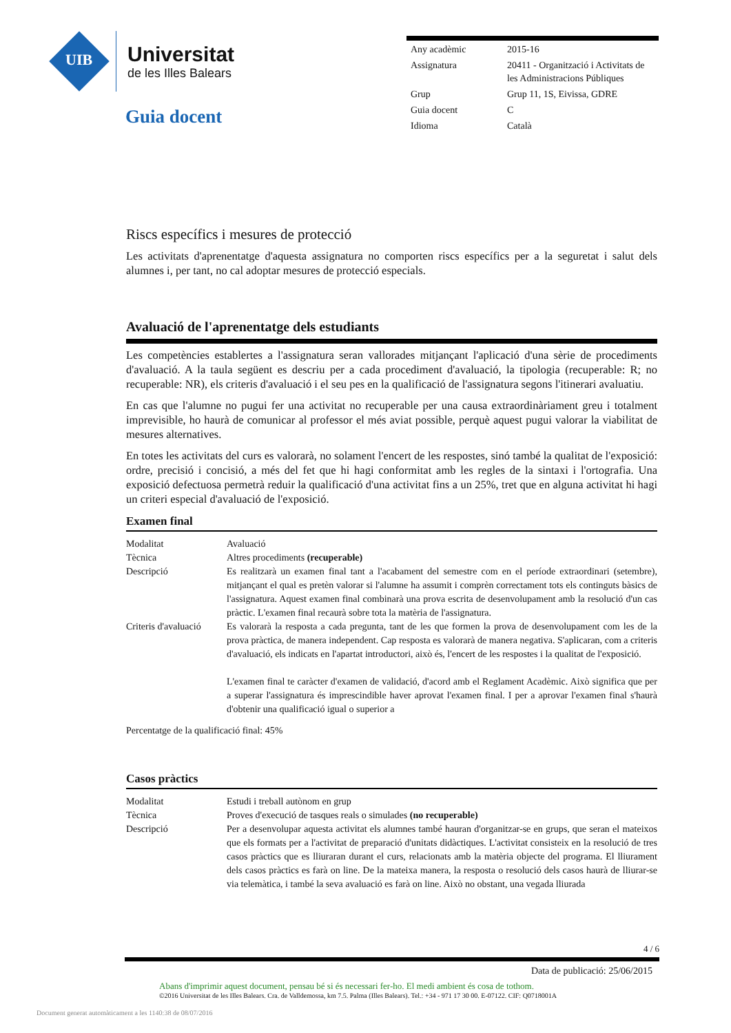UIB
Universitat
de les Illes Balears
Guia docent
| Any acadèmic | 2015-16 |
| Assignatura | 20411 - Organització i Activitats de les Administracions Públiques |
| Grup | Grup 11, 1S, Eivissa, GDRE |
| Guia docent | C |
| Idioma | Català |
Riscs específics i mesures de protecció
Les activitats d'aprenentatge d'aquesta assignatura no comporten riscs específics per a la seguretat i salut dels alumnes i, per tant, no cal adoptar mesures de protecció especials.
Avaluació de l'aprenentatge dels estudiants
Les competències establertes a l'assignatura seran vallorades mitjançant l'aplicació d'una sèrie de procediments d'avaluació. A la taula següent es descriu per a cada procediment d'avaluació, la tipologia (recuperable: R; no recuperable: NR), els criteris d'avaluació i el seu pes en la qualificació de l'assignatura segons l'itinerari avaluatiu.
En cas que l'alumne no pugui fer una activitat no recuperable per una causa extraordinàriament greu i totalment imprevisible, ho haurà de comunicar al professor el més aviat possible, perquè aquest pugui valorar la viabilitat de mesures alternatives.
En totes les activitats del curs es valorarà, no solament l'encert de les respostes, sinó també la qualitat de l'exposició: ordre, precisió i concisió, a més del fet que hi hagi conformitat amb les regles de la sintaxi i l'ortografia. Una exposició defectuosa permetrà reduir la qualificació d'una activitat fins a un 25%, tret que en alguna activitat hi hagi un criteri especial d'avaluació de l'exposició.
Examen final
| Modalitat | Avaluació |
| Tècnica | Altres procediments (recuperable) |
| Descripció | Es realitzarà un examen final tant a l'acabament del semestre com en el període extraordinari (setembre), mitjançant el qual es pretèn valorar si l'alumne ha assumit i comprèn correctament tots els continguts bàsics de l'assignatura. Aquest examen final combinarà una prova escrita de desenvolupament amb la resolució d'un cas pràctic. L'examen final recaurà sobre tota la matèria de l'assignatura. |
| Criteris d'avaluació | Es valorarà la resposta a cada pregunta, tant de les que formen la prova de desenvolupament com les de la prova pràctica, de manera independent. Cap resposta es valorarà de manera negativa. S'aplicaran, com a criteris d'avaluació, els indicats en l'apartat introductori, això és, l'encert de les respostes i la qualitat de l'exposició. L'examen final te caràcter d'examen de validació, d'acord amb el Reglament Acadèmic. Això significa que per a superar l'assignatura és imprescindible haver aprovat l'examen final. I per a aprovar l'examen final s'haurà d'obtenir una qualificació igual o superior a |
Percentatge de la qualificació final: 45%
Casos pràctics
| Modalitat | Estudi i treball autònom en grup |
| Tècnica | Proves d'execució de tasques reals o simulades (no recuperable) |
| Descripció | Per a desenvolupar aquesta activitat els alumnes també hauran d'organitzar-se en grups, que seran el mateixos que els formats per a l'activitat de preparació d'unitats didàctiques. L'activitat consisteix en la resolució de tres casos pràctics que es lliuraran durant el curs, relacionats amb la matèria objecte del programa. El lliurament dels casos pràctics es farà on line. De la mateixa manera, la resposta o resolució dels casos haurà de lliurar-se via telemàtica, i també la seva avaluació es farà on line. Això no obstant, una vegada lliurada |
4 / 6
Data de publicació: 25/06/2015
Abans d'imprimir aquest document, pensau bé si és necessari fer-ho. El medi ambient és cosa de tothom.
©2016 Universitat de les Illes Balears. Cra. de Valldemossa, km 7.5. Palma (Illes Balears). Tel.: +34 - 971 17 30 00. E-07122. CIF: Q0718001A
Document generat automàticament a les 1140:38 de 08/07/2016